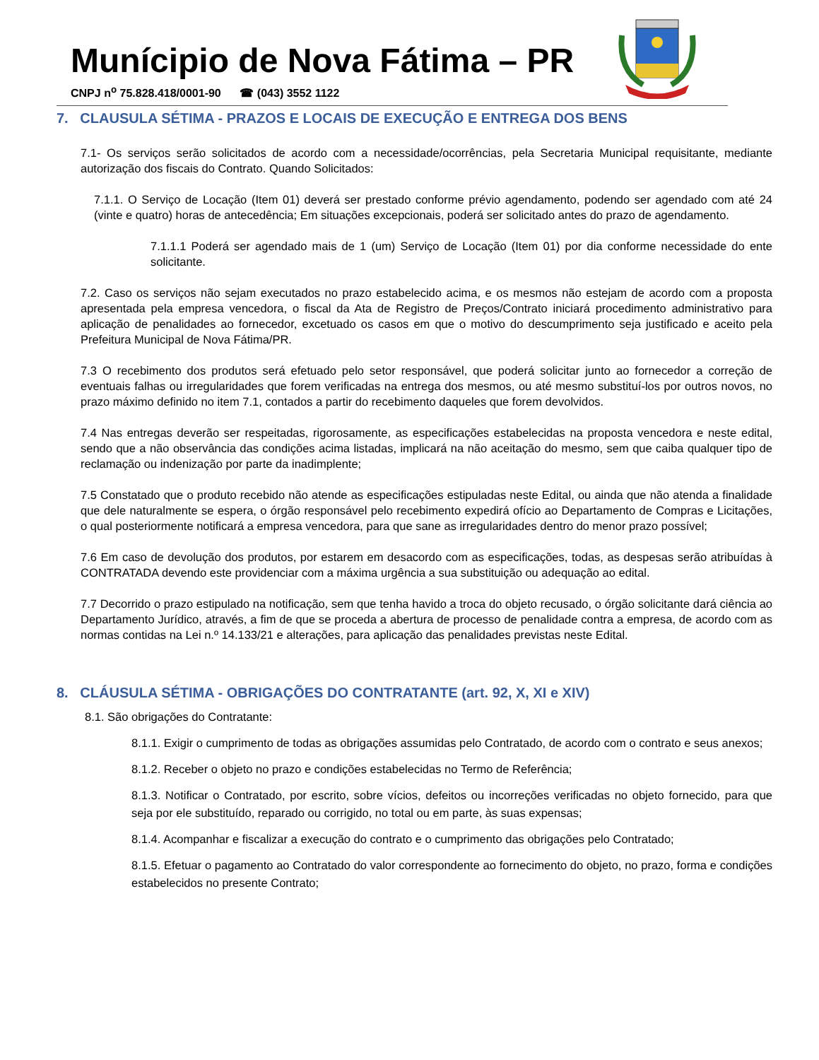Munícipio de Nova Fátima – PR
CNPJ n<sup>o</sup> 75.828.418/0001-90 ☎ (043) 3552 1122
7. CLAUSULA SÉTIMA - PRAZOS E LOCAIS DE EXECUÇÃO E ENTREGA DOS BENS
7.1- Os serviços serão solicitados de acordo com a necessidade/ocorrências, pela Secretaria Municipal requisitante, mediante autorização dos fiscais do Contrato. Quando Solicitados:
7.1.1. O Serviço de Locação (Item 01) deverá ser prestado conforme prévio agendamento, podendo ser agendado com até 24 (vinte e quatro) horas de antecedência; Em situações excepcionais, poderá ser solicitado antes do prazo de agendamento.
7.1.1.1 Poderá ser agendado mais de 1 (um) Serviço de Locação (Item 01) por dia conforme necessidade do ente solicitante.
7.2. Caso os serviços não sejam executados no prazo estabelecido acima, e os mesmos não estejam de acordo com a proposta apresentada pela empresa vencedora, o fiscal da Ata de Registro de Preços/Contrato iniciará procedimento administrativo para aplicação de penalidades ao fornecedor, excetuado os casos em que o motivo do descumprimento seja justificado e aceito pela Prefeitura Municipal de Nova Fátima/PR.
7.3 O recebimento dos produtos será efetuado pelo setor responsável, que poderá solicitar junto ao fornecedor a correção de eventuais falhas ou irregularidades que forem verificadas na entrega dos mesmos, ou até mesmo substituí-los por outros novos, no prazo máximo definido no item 7.1, contados a partir do recebimento daqueles que forem devolvidos.
7.4 Nas entregas deverão ser respeitadas, rigorosamente, as especificações estabelecidas na proposta vencedora e neste edital, sendo que a não observância das condições acima listadas, implicará na não aceitação do mesmo, sem que caiba qualquer tipo de reclamação ou indenização por parte da inadimplente;
7.5 Constatado que o produto recebido não atende as especificações estipuladas neste Edital, ou ainda que não atenda a finalidade que dele naturalmente se espera, o órgão responsável pelo recebimento expedirá ofício ao Departamento de Compras e Licitações, o qual posteriormente notificará a empresa vencedora, para que sane as irregularidades dentro do menor prazo possível;
7.6 Em caso de devolução dos produtos, por estarem em desacordo com as especificações, todas, as despesas serão atribuídas à CONTRATADA devendo este providenciar com a máxima urgência a sua substituição ou adequação ao edital.
7.7 Decorrido o prazo estipulado na notificação, sem que tenha havido a troca do objeto recusado, o órgão solicitante dará ciência ao Departamento Jurídico, através, a fim de que se proceda a abertura de processo de penalidade contra a empresa, de acordo com as normas contidas na Lei n.º 14.133/21 e alterações, para aplicação das penalidades previstas neste Edital.
8. CLÁUSULA SÉTIMA - OBRIGAÇÕES DO CONTRATANTE (art. 92, X, XI e XIV)
8.1. São obrigações do Contratante:
8.1.1. Exigir o cumprimento de todas as obrigações assumidas pelo Contratado, de acordo com o contrato e seus anexos;
8.1.2. Receber o objeto no prazo e condições estabelecidas no Termo de Referência;
8.1.3. Notificar o Contratado, por escrito, sobre vícios, defeitos ou incorreções verificadas no objeto fornecido, para que seja por ele substituído, reparado ou corrigido, no total ou em parte, às suas expensas;
8.1.4. Acompanhar e fiscalizar a execução do contrato e o cumprimento das obrigações pelo Contratado;
8.1.5. Efetuar o pagamento ao Contratado do valor correspondente ao fornecimento do objeto, no prazo, forma e condições estabelecidos no presente Contrato;